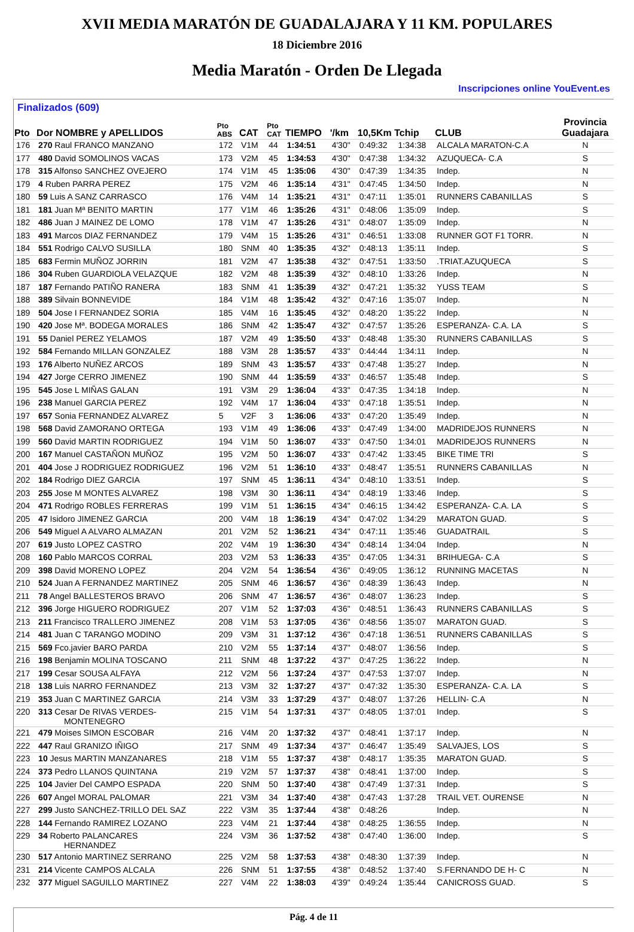XVII MEDIA MARATÓN DE GUADALAJARA Y 11 KM. POPULARES
18 Diciembre 2016
Media Maratón - Orden De Llegada
Inscripciones online YouEvent.es
Finalizados (609)
| Pto | Dor NOMBRE y APELLIDOS | Pto ABS | CAT | Pto CAT | TIEMPO | '/km | 10,5Km Tchip | | CLUB | Provincia Guadajara |
| --- | --- | --- | --- | --- | --- | --- | --- | --- | --- | --- |
| 176 | 270 Raul FRANCO MANZANO | 172 | V1M | 44 | 1:34:51 | 4'30" | 0:49:32 | 1:34:38 | ALCALA MARATON-C.A | N |
| 177 | 480 David SOMOLINOS VACAS | 173 | V2M | 45 | 1:34:53 | 4'30" | 0:47:38 | 1:34:32 | AZUQUECA- C.A | S |
| 178 | 315 Alfonso SANCHEZ OVEJERO | 174 | V1M | 45 | 1:35:06 | 4'30" | 0:47:39 | 1:34:35 | Indep. | N |
| 179 | 4 Ruben PARRA PEREZ | 175 | V2M | 46 | 1:35:14 | 4'31" | 0:47:45 | 1:34:50 | Indep. | N |
| 180 | 59 Luis A SANZ CARRASCO | 176 | V4M | 14 | 1:35:21 | 4'31" | 0:47:11 | 1:35:01 | RUNNERS CABANILLAS | S |
| 181 | 181 Juan Mª BENITO MARTIN | 177 | V1M | 46 | 1:35:26 | 4'31" | 0:48:06 | 1:35:09 | Indep. | S |
| 182 | 486 Juan J MAINEZ DE LOMO | 178 | V1M | 47 | 1:35:26 | 4'31" | 0:48:07 | 1:35:09 | Indep. | N |
| 183 | 491 Marcos DIAZ FERNANDEZ | 179 | V4M | 15 | 1:35:26 | 4'31" | 0:46:51 | 1:33:08 | RUNNER GOT F1 TORR. | N |
| 184 | 551 Rodrigo CALVO SUSILLA | 180 | SNM | 40 | 1:35:35 | 4'32" | 0:48:13 | 1:35:11 | Indep. | S |
| 185 | 683 Fermin MUÑOZ JORRIN | 181 | V2M | 47 | 1:35:38 | 4'32" | 0:47:51 | 1:33:50 | .TRIAT.AZUQUECA | S |
| 186 | 304 Ruben GUARDIOLA VELAZQUE | 182 | V2M | 48 | 1:35:39 | 4'32" | 0:48:10 | 1:33:26 | Indep. | N |
| 187 | 187 Fernando PATIÑO RANERA | 183 | SNM | 41 | 1:35:39 | 4'32" | 0:47:21 | 1:35:32 | YUSS TEAM | S |
| 188 | 389 Silvain BONNEVIDE | 184 | V1M | 48 | 1:35:42 | 4'32" | 0:47:16 | 1:35:07 | Indep. | N |
| 189 | 504 Jose I FERNANDEZ SORIA | 185 | V4M | 16 | 1:35:45 | 4'32" | 0:48:20 | 1:35:22 | Indep. | N |
| 190 | 420 Jose Mª. BODEGA MORALES | 186 | SNM | 42 | 1:35:47 | 4'32" | 0:47:57 | 1:35:26 | ESPERANZA- C.A. LA | S |
| 191 | 55 Daniel PEREZ YELAMOS | 187 | V2M | 49 | 1:35:50 | 4'33" | 0:48:48 | 1:35:30 | RUNNERS CABANILLAS | S |
| 192 | 584 Fernando MILLAN GONZALEZ | 188 | V3M | 28 | 1:35:57 | 4'33" | 0:44:44 | 1:34:11 | Indep. | N |
| 193 | 176 Alberto NUÑEZ ARCOS | 189 | SNM | 43 | 1:35:57 | 4'33" | 0:47:48 | 1:35:27 | Indep. | N |
| 194 | 427 Jorge CERRO JIMENEZ | 190 | SNM | 44 | 1:35:59 | 4'33" | 0:46:57 | 1:35:48 | Indep. | S |
| 195 | 545 Jose L MIÑAS GALAN | 191 | V3M | 29 | 1:36:04 | 4'33" | 0:47:35 | 1:34:18 | Indep. | N |
| 196 | 238 Manuel GARCIA PEREZ | 192 | V4M | 17 | 1:36:04 | 4'33" | 0:47:18 | 1:35:51 | Indep. | N |
| 197 | 657 Sonia FERNANDEZ ALVAREZ | 5 | V2F | 3 | 1:36:06 | 4'33" | 0:47:20 | 1:35:49 | Indep. | N |
| 198 | 568 David ZAMORANO ORTEGA | 193 | V1M | 49 | 1:36:06 | 4'33" | 0:47:49 | 1:34:00 | MADRIDEJOS RUNNERS | N |
| 199 | 560 David MARTIN RODRIGUEZ | 194 | V1M | 50 | 1:36:07 | 4'33" | 0:47:50 | 1:34:01 | MADRIDEJOS RUNNERS | N |
| 200 | 167 Manuel CASTAÑON MUÑOZ | 195 | V2M | 50 | 1:36:07 | 4'33" | 0:47:42 | 1:33:45 | BIKE TIME TRI | S |
| 201 | 404 Jose J RODRIGUEZ RODRIGUEZ | 196 | V2M | 51 | 1:36:10 | 4'33" | 0:48:47 | 1:35:51 | RUNNERS CABANILLAS | N |
| 202 | 184 Rodrigo DIEZ GARCIA | 197 | SNM | 45 | 1:36:11 | 4'34" | 0:48:10 | 1:33:51 | Indep. | S |
| 203 | 255 Jose M MONTES ALVAREZ | 198 | V3M | 30 | 1:36:11 | 4'34" | 0:48:19 | 1:33:46 | Indep. | S |
| 204 | 471 Rodrigo ROBLES FERRERAS | 199 | V1M | 51 | 1:36:15 | 4'34" | 0:46:15 | 1:34:42 | ESPERANZA- C.A. LA | S |
| 205 | 47 Isidoro JIMENEZ GARCIA | 200 | V4M | 18 | 1:36:19 | 4'34" | 0:47:02 | 1:34:29 | MARATON GUAD. | S |
| 206 | 549 Miguel A ALVARO ALMAZAN | 201 | V2M | 52 | 1:36:21 | 4'34" | 0:47:11 | 1:35:46 | GUADATRAIL | S |
| 207 | 619 Justo LOPEZ CASTRO | 202 | V4M | 19 | 1:36:30 | 4'34" | 0:48:14 | 1:34:04 | Indep. | N |
| 208 | 160 Pablo MARCOS CORRAL | 203 | V2M | 53 | 1:36:33 | 4'35" | 0:47:05 | 1:34:31 | BRIHUEGA- C.A | S |
| 209 | 398 David MORENO LOPEZ | 204 | V2M | 54 | 1:36:54 | 4'36" | 0:49:05 | 1:36:12 | RUNNING MACETAS | N |
| 210 | 524 Juan A FERNANDEZ MARTINEZ | 205 | SNM | 46 | 1:36:57 | 4'36" | 0:48:39 | 1:36:43 | Indep. | N |
| 211 | 78 Angel BALLESTEROS BRAVO | 206 | SNM | 47 | 1:36:57 | 4'36" | 0:48:07 | 1:36:23 | Indep. | S |
| 212 | 396 Jorge HIGUERO RODRIGUEZ | 207 | V1M | 52 | 1:37:03 | 4'36" | 0:48:51 | 1:36:43 | RUNNERS CABANILLAS | S |
| 213 | 211 Francisco TRALLERO JIMENEZ | 208 | V1M | 53 | 1:37:05 | 4'36" | 0:48:56 | 1:35:07 | MARATON GUAD. | S |
| 214 | 481 Juan C TARANGO MODINO | 209 | V3M | 31 | 1:37:12 | 4'36" | 0:47:18 | 1:36:51 | RUNNERS CABANILLAS | S |
| 215 | 569 Fco.javier BARO PARDA | 210 | V2M | 55 | 1:37:14 | 4'37" | 0:48:07 | 1:36:56 | Indep. | S |
| 216 | 198 Benjamin MOLINA TOSCANO | 211 | SNM | 48 | 1:37:22 | 4'37" | 0:47:25 | 1:36:22 | Indep. | N |
| 217 | 199 Cesar SOUSA ALFAYA | 212 | V2M | 56 | 1:37:24 | 4'37" | 0:47:53 | 1:37:07 | Indep. | N |
| 218 | 138 Luis NARRO FERNANDEZ | 213 | V3M | 32 | 1:37:27 | 4'37" | 0:47:32 | 1:35:30 | ESPERANZA- C.A. LA | S |
| 219 | 353 Juan C MARTINEZ GARCIA | 214 | V3M | 33 | 1:37:29 | 4'37" | 0:48:07 | 1:37:26 | HELLIN- C.A | N |
| 220 | 313 Cesar De RIVAS VERDES- MONTENEGRO | 215 | V1M | 54 | 1:37:31 | 4'37" | 0:48:05 | 1:37:01 | Indep. | S |
| 221 | 479 Moises SIMON ESCOBAR | 216 | V4M | 20 | 1:37:32 | 4'37" | 0:48:41 | 1:37:17 | Indep. | N |
| 222 | 447 Raul GRANIZO IÑIGO | 217 | SNM | 49 | 1:37:34 | 4'37" | 0:46:47 | 1:35:49 | SALVAJES, LOS | S |
| 223 | 10 Jesus MARTIN MANZANARES | 218 | V1M | 55 | 1:37:37 | 4'38" | 0:48:17 | 1:35:35 | MARATON GUAD. | S |
| 224 | 373 Pedro LLANOS QUINTANA | 219 | V2M | 57 | 1:37:37 | 4'38" | 0:48:41 | 1:37:00 | Indep. | S |
| 225 | 104 Javier Del CAMPO ESPADA | 220 | SNM | 50 | 1:37:40 | 4'38" | 0:47:49 | 1:37:31 | Indep. | S |
| 226 | 607 Angel MORAL PALOMAR | 221 | V3M | 34 | 1:37:40 | 4'38" | 0:47:43 | 1:37:28 | TRAIL VET. OURENSE | N |
| 227 | 299 Justo SANCHEZ-TRILLO DEL SAZ | 222 | V3M | 35 | 1:37:44 | 4'38" | 0:48:26 | | Indep. | N |
| 228 | 144 Fernando RAMIREZ LOZANO | 223 | V4M | 21 | 1:37:44 | 4'38" | 0:48:25 | 1:36:55 | Indep. | N |
| 229 | 34 Roberto PALANCARES HERNANDEZ | 224 | V3M | 36 | 1:37:52 | 4'38" | 0:47:40 | 1:36:00 | Indep. | S |
| 230 | 517 Antonio MARTINEZ SERRANO | 225 | V2M | 58 | 1:37:53 | 4'38" | 0:48:30 | 1:37:39 | Indep. | N |
| 231 | 214 Vicente CAMPOS ALCALA | 226 | SNM | 51 | 1:37:55 | 4'38" | 0:48:52 | 1:37:40 | S.FERNANDO DE H- C | N |
| 232 | 377 Miguel SAGUILLO MARTINEZ | 227 | V4M | 22 | 1:38:03 | 4'39" | 0:49:24 | 1:35:44 | CANICROSS GUAD. | S |
Pág. 4 de 11